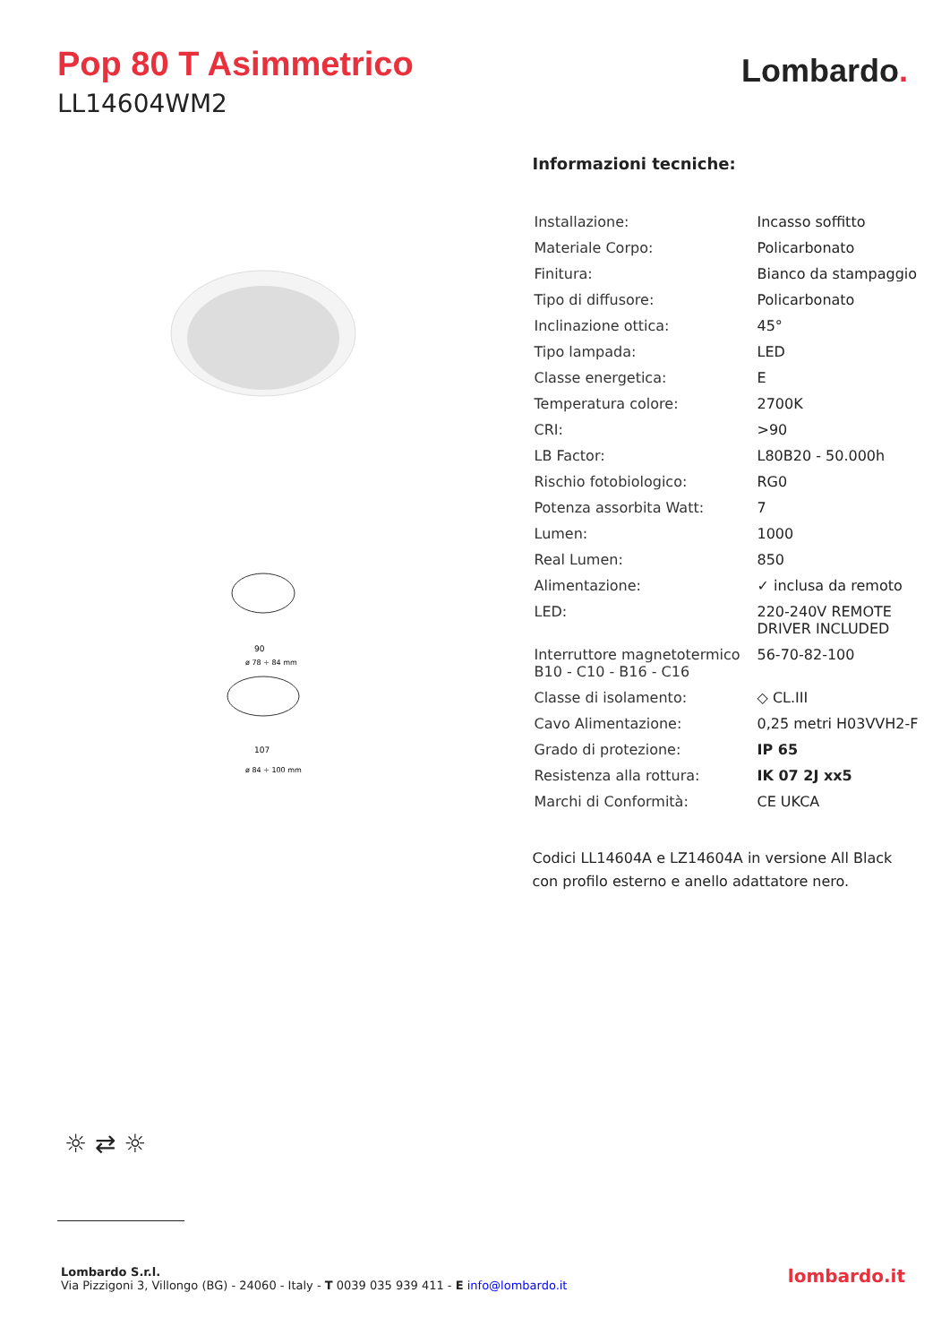Pop 80 T Asimmetrico
LL14604WM2
Lombardo.
90
107
ø 78 ÷ 84 mm
ø 84 ÷ 100 mm
Informazioni tecniche:
| Installazione: | Incasso soffitto |
| Materiale Corpo: | Policarbonato |
| Finitura: | Bianco da stampaggio |
| Tipo di diffusore: | Policarbonato |
| Inclinazione ottica: | 45° |
| Tipo lampada: | LED |
| Classe energetica: | E |
| Temperatura colore: | 2700K |
| CRI: | >90 |
| LB Factor: | L80B20 - 50.000h |
| Rischio fotobiologico: | RG0 |
| Potenza assorbita Watt: | 7 |
| Lumen: | 1000 |
| Real Lumen: | 850 |
| Alimentazione: | ✓ inclusa da remoto |
| LED: | 220-240V REMOTE DRIVER INCLUDED |
| Interruttore magnetotermico B10 - C10 - B16 - C16 | 56-70-82-100 |
| Classe di isolamento: | ◇ CL.III |
| Cavo Alimentazione: | 0,25 metri H03VVH2-F |
| Grado di protezione: | IP 65 |
| Resistenza alla rottura: | IK 07 2J xx5 |
| Marchi di Conformità: | CE UKCA |
Codici LL14604A e LZ14604A in versione All Black
con profilo esterno e anello adattatore nero.
☼ ⇄ ☼
Lombardo S.r.l.
Via Pizzigoni 3, Villongo (BG) - 24060 - Italy - T 0039 035 939 411 - E info@lombardo.it
lombardo.it